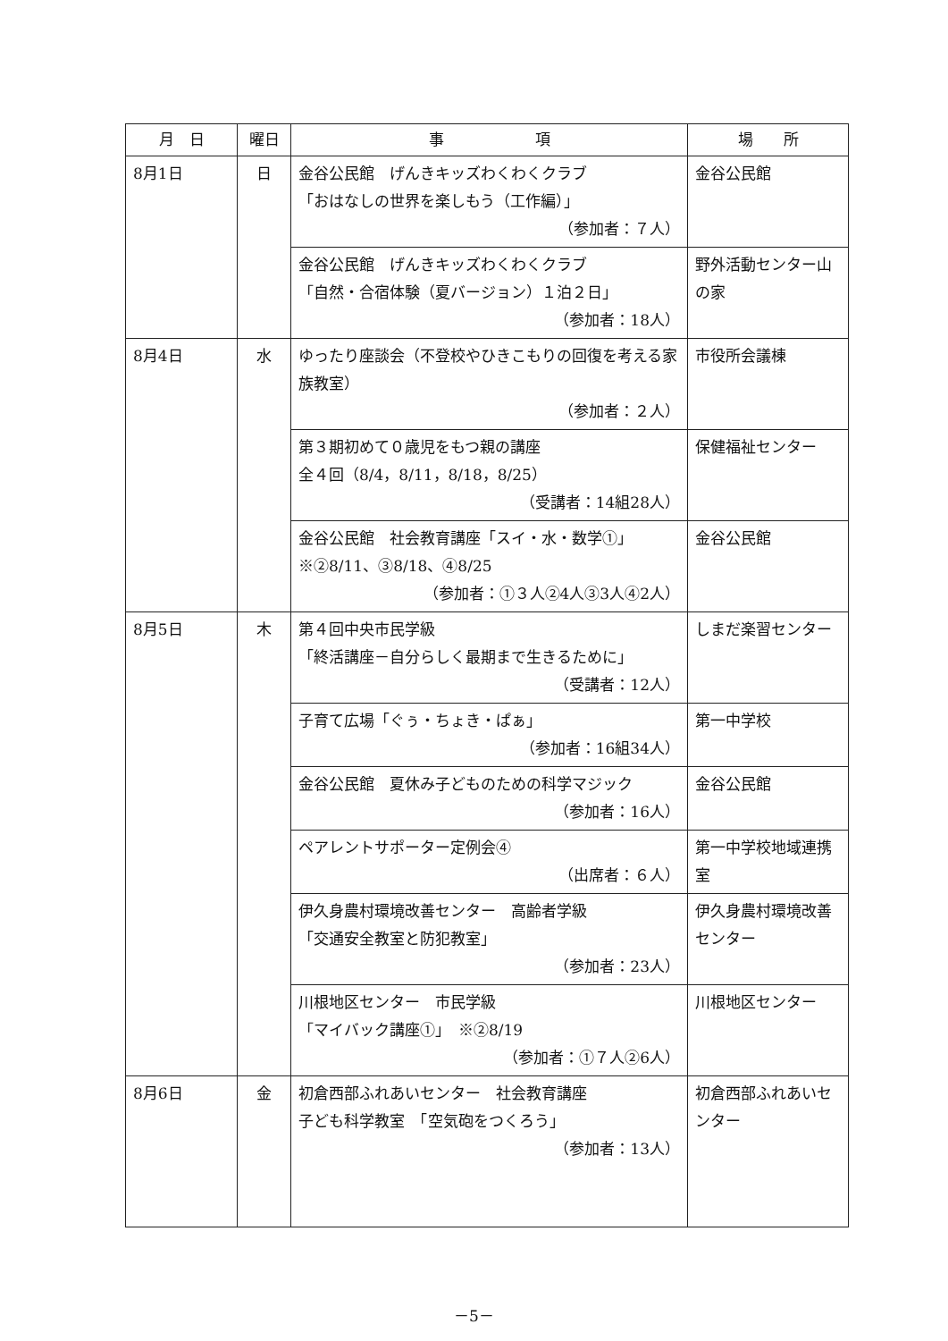| 月 日 | 曜日 | 事 項 | 場 所 |
| --- | --- | --- | --- |
| 8月1日 | 日 | 金谷公民館 げんきキッズわくわくクラブ 「おはなしの世界を楽しもう（工作編）」 （参加者：７人） | 金谷公民館 |
| | | 金谷公民館 げんきキッズわくわくクラブ 「自然・合宿体験（夏バージョン）１泊２日」 （参加者：18人） | 野外活動センター山の家 |
| 8月4日 | 水 | ゆったり座談会（不登校やひきこもりの回復を考える家族教室） （参加者：２人） | 市役所会議棟 |
| | | 第３期初めて０歳児をもつ親の講座 全４回（8/4，8/11，8/18，8/25） （受講者：14組28人） | 保健福祉センター |
| | | 金谷公民館 社会教育講座「スイ・水・数学①」 ※②8/11、③8/18、④8/25 （参加者：①３人②4人③3人④2人） | 金谷公民館 |
| 8月5日 | 木 | 第４回中央市民学級 「終活講座－自分らしく最期まで生きるために」 （受講者：12人） | しまだ楽習センター |
| | | 子育て広場「ぐぅ・ちょき・ぱぁ」 （参加者：16組34人） | 第一中学校 |
| | | 金谷公民館 夏休み子どものための科学マジック （参加者：16人） | 金谷公民館 |
| | | ペアレントサポーター定例会④ （出席者：６人） | 第一中学校地域連携室 |
| | | 伊久身農村環境改善センター 高齢者学級 「交通安全教室と防犯教室」 （参加者：23人） | 伊久身農村環境改善センター |
| | | 川根地区センター 市民学級 「マイバック講座①」 ※②8/19 （参加者：①７人②6人） | 川根地区センター |
| 8月6日 | 金 | 初倉西部ふれあいセンター 社会教育講座 子ども科学教室 「空気砲をつくろう」 （参加者：13人） | 初倉西部ふれあいセンター |
－5－